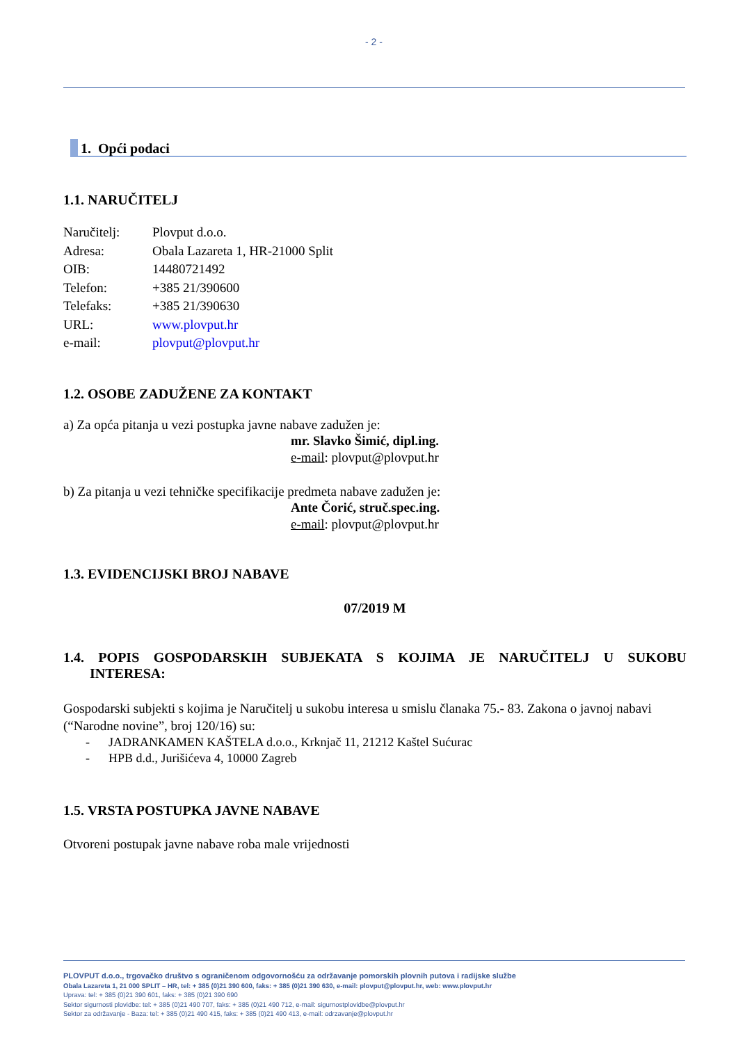- 2 -
1. Opći podaci
1.1. NARUČITELJ
| Naručitelj: | Plovput d.o.o. |
| Adresa: | Obala Lazareta 1, HR-21000 Split |
| OIB: | 14480721492 |
| Telefon: | +385 21/390600 |
| Telefaks: | +385 21/390630 |
| URL: | www.plovput.hr |
| e-mail: | plovput@plovput.hr |
1.2. OSOBE ZADUŽENE ZA KONTAKT
a) Za opća pitanja u vezi postupka javne nabave zadužen je:
mr. Slavko Šimić, dipl.ing.
e-mail: plovput@plovput.hr
b) Za pitanja u vezi tehničke specifikacije predmeta nabave zadužen je:
Ante Čorić, struč.spec.ing.
e-mail: plovput@plovput.hr
1.3. EVIDENCIJSKI BROJ NABAVE
07/2019 M
1.4. POPIS GOSPODARSKIH SUBJEKATA S KOJIMA JE NARUČITELJ U SUKOBU INTERESA:
Gospodarski subjekti s kojima je Naručitelj u sukobu interesa u smislu članaka 75.- 83. Zakona o javnoj nabavi (“Narodne novine”, broj 120/16) su:
- JADRANKAMEN KAŠTELA d.o.o., Krknjač 11, 21212 Kaštel Sućurac
- HPB d.d., Jurišićeva 4, 10000 Zagreb
1.5. VRSTA POSTUPKA JAVNE NABAVE
Otvoreni postupak javne nabave roba male vrijednosti
PLOVPUT d.o.o., trgovačko društvo s ograničenom odgovornošću za održavanje pomorskih plovnih putova i radijske službe
Obala Lazareta 1, 21 000 SPLIT – HR, tel: + 385 (0)21 390 600, faks: + 385 (0)21 390 630, e-mail: plovput@plovput.hr, web: www.plovput.hr
Uprava: tel: + 385 (0)21 390 601, faks: + 385 (0)21 390 690
Sektor sigurnosti plovidbe: tel: + 385 (0)21 490 707, faks: + 385 (0)21 490 712, e-mail: sigurnostplovidbe@plovput.hr
Sektor za održavanje - Baza: tel: + 385 (0)21 490 415, faks: + 385 (0)21 490 413, e-mail: odrzavanje@plovput.hr